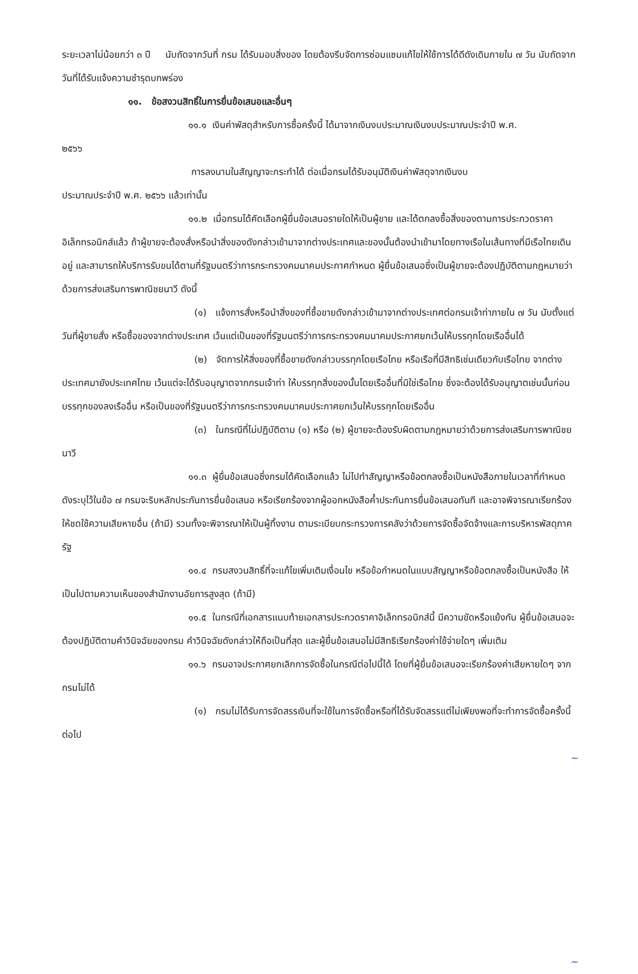ระยะเวลาไม่น้อยกว่า ๓ ปี นับถัดจากวันที่ กรม ได้รับมอบสิ่งของ โดยต้องรีบจัดการซ่อมแซมแก้ไขให้ใช้การได้ดีดังเดิมภายใน ๗ วัน นับถัดจากวันที่ได้รับแจ้งความชำรุดบกพร่อง
๑๑. ข้อสงวนสิทธิ์ในการยื่นข้อเสนอและอื่นๆ
๑๑.๑ เงินค่าพัสดุสำหรับการซื้อครั้งนี้ ได้มาจากเงินงบประมาณเงินงบประมาณประจำปี พ.ศ.
๒๕๖๖
การลงนามในสัญญาจะกระทำได้ ต่อเมื่อกรมได้รับอนุมัติเงินค่าพัสดุจากเงินงบ
ประมาณประจำปี พ.ศ. ๒๕๖๖ แล้วเท่านั้น
๑๑.๒ เมื่อกรมได้คัดเลือกผู้ยื่นข้อเสนอรายใดให้เป็นผู้ขาย และได้ตกลงซื้อสิ่งของตามการประกวดราคาอิเล็กทรอนิกส์แล้ว ถ้าผู้ขายจะต้องสั่งหรือนำสิ่งของดังกล่าวเข้ามาจากต่างประเทศและของนั้นต้องนำเข้ามาโดยทางเรือในเส้นทางที่มีเรือไทยเดินอยู่ และสามารถให้บริการรับขนได้ตามที่รัฐมนตรีว่าการกระทรวงคมนาคมประกาศกำหนด ผู้ยื่นข้อเสนอซึ่งเป็นผู้ขายจะต้องปฏิบัติตามกฎหมายว่าด้วยการส่งเสริมการพาณิชยนาวี ดังนี้
(๑) แจ้งการสั่งหรือนำสิ่งของที่ซื้อขายดังกล่าวเข้ามาจากต่างประเทศต่อกรมเจ้าท่าภายใน ๗ วัน นับตั้งแต่วันที่ผู้ขายสั่ง หรือซื้อของจากต่างประเทศ เว้นแต่เป็นของที่รัฐมนตรีว่าการกระทรวงคมนาคมประกาศยกเว้นให้บรรทุกโดยเรืออื่นได้
(๒) จัดการให้สิ่งของที่ซื้อขายดังกล่าวบรรทุกโดยเรือไทย หรือเรือที่มีสิทธิเช่นเดียวกับเรือไทย จากต่างประเทศมายังประเทศไทย เว้นแต่จะได้รับอนุญาตจากกรมเจ้าท่า ให้บรรทุกสิ่งของนั้นโดยเรืออื่นที่มิใช่เรือไทย ซึ่งจะต้องได้รับอนุญาตเช่นนั้นก่อนบรรทุกของลงเรืออื่น หรือเป็นของที่รัฐมนตรีว่าการกระทรวงคมนาคมประกาศยกเว้นให้บรรทุกโดยเรืออื่น
(๓) ในกรณีที่ไม่ปฏิบัติตาม (๑) หรือ (๒) ผู้ขายจะต้องรับผิดตามกฎหมายว่าด้วยการส่งเสริมการพาณิชยนาวี
๑๑.๓ ผู้ยื่นข้อเสนอซึ่งกรมได้คัดเลือกแล้ว ไม่ไปทำสัญญาหรือข้อตกลงซื้อเป็นหนังสือภายในเวลาที่กำหนด ดังระบุไว้ในข้อ ๗ กรมจะริบหลักประกันการยื่นข้อเสนอ หรือเรียกร้องจากผู้ออกหนังสือค้ำประกันการยื่นข้อเสนอทันที และอาจพิจารณาเรียกร้องให้ชดใช้ความเสียหายอื่น (ถ้ามี) รวมทั้งจะพิจารณาให้เป็นผู้ทิ้งงาน ตามระเบียบกระทรวงการคลังว่าด้วยการจัดซื้อจัดจ้างและการบริหารพัสดุภาครัฐ
๑๑.๔ กรมสงวนสิทธิ์ที่จะแก้ไขเพิ่มเติมเงื่อนไข หรือข้อกำหนดในแบบสัญญาหรือข้อตกลงซื้อเป็นหนังสือ ให้เป็นไปตามความเห็นของสำนักงานอัยการสูงสุด (ถ้ามี)
๑๑.๕ ในกรณีที่เอกสารแนบท้ายเอกสารประกวดราคาอิเล็กทรอนิกส์นี้ มีความขัดหรือแย้งกัน ผู้ยื่นข้อเสนอจะต้องปฏิบัติตามคำวินิจฉัยของกรม คำวินิจฉัยดังกล่าวให้ถือเป็นที่สุด และผู้ยื่นข้อเสนอไม่มีสิทธิเรียกร้องค่าใช้จ่ายใดๆ เพิ่มเติม
๑๑.๖ กรมอาจประกาศยกเลิกการจัดซื้อในกรณีต่อไปนี้ได้ โดยที่ผู้ยื่นข้อเสนอจะเรียกร้องค่าเสียหายใดๆ จากกรมไม่ได้
(๑) กรมไม่ได้รับการจัดสรรเงินที่จะใช้ในการจัดซื้อหรือที่ได้รับจัดสรรแต่ไม่เพียงพอที่จะทำการจัดซื้อครั้งนี้ต่อไป
~
~